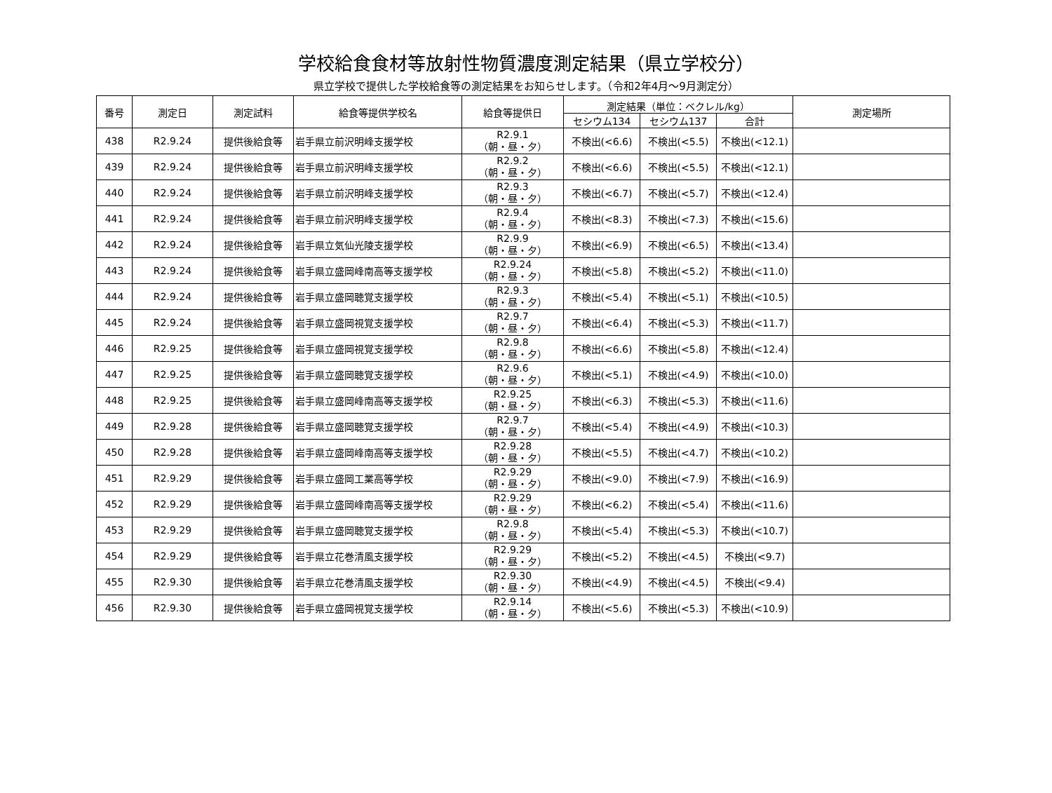学校給食食材等放射性物質濃度測定結果（県立学校分）
県立学校で提供した学校給食等の測定結果をお知らせします。（令和2年4月～9月測定分）
| 番号 | 測定日 | 測定試料 | 給食等提供学校名 | 給食等提供日 | 測定結果（単位：ベクレル/kg） | | | 測定場所 |
| --- | --- | --- | --- | --- | --- | --- | --- | --- |
| | | | | | セシウム134 | セシウム137 | 合計 | |
| 438 | R2.9.24 | 提供後給食等 | 岩手県立前沢明峰支援学校 | R2.9.1 （朝・昼・夕） | 不検出(<6.6) | 不検出(<5.5) | 不検出(<12.1) | |
| 439 | R2.9.24 | 提供後給食等 | 岩手県立前沢明峰支援学校 | R2.9.2 （朝・昼・夕） | 不検出(<6.6) | 不検出(<5.5) | 不検出(<12.1) | |
| 440 | R2.9.24 | 提供後給食等 | 岩手県立前沢明峰支援学校 | R2.9.3 （朝・昼・夕） | 不検出(<6.7) | 不検出(<5.7) | 不検出(<12.4) | |
| 441 | R2.9.24 | 提供後給食等 | 岩手県立前沢明峰支援学校 | R2.9.4 （朝・昼・夕） | 不検出(<8.3) | 不検出(<7.3) | 不検出(<15.6) | |
| 442 | R2.9.24 | 提供後給食等 | 岩手県立気仙光陵支援学校 | R2.9.9 （朝・昼・夕） | 不検出(<6.9) | 不検出(<6.5) | 不検出(<13.4) | |
| 443 | R2.9.24 | 提供後給食等 | 岩手県立盛岡峰南高等支援学校 | R2.9.24 （朝・昼・夕） | 不検出(<5.8) | 不検出(<5.2) | 不検出(<11.0) | |
| 444 | R2.9.24 | 提供後給食等 | 岩手県立盛岡聴覚支援学校 | R2.9.3 （朝・昼・夕） | 不検出(<5.4) | 不検出(<5.1) | 不検出(<10.5) | |
| 445 | R2.9.24 | 提供後給食等 | 岩手県立盛岡視覚支援学校 | R2.9.7 （朝・昼・夕） | 不検出(<6.4) | 不検出(<5.3) | 不検出(<11.7) | |
| 446 | R2.9.25 | 提供後給食等 | 岩手県立盛岡視覚支援学校 | R2.9.8 （朝・昼・夕） | 不検出(<6.6) | 不検出(<5.8) | 不検出(<12.4) | |
| 447 | R2.9.25 | 提供後給食等 | 岩手県立盛岡聴覚支援学校 | R2.9.6 （朝・昼・夕） | 不検出(<5.1) | 不検出(<4.9) | 不検出(<10.0) | |
| 448 | R2.9.25 | 提供後給食等 | 岩手県立盛岡峰南高等支援学校 | R2.9.25 （朝・昼・夕） | 不検出(<6.3) | 不検出(<5.3) | 不検出(<11.6) | |
| 449 | R2.9.28 | 提供後給食等 | 岩手県立盛岡聴覚支援学校 | R2.9.7 （朝・昼・夕） | 不検出(<5.4) | 不検出(<4.9) | 不検出(<10.3) | |
| 450 | R2.9.28 | 提供後給食等 | 岩手県立盛岡峰南高等支援学校 | R2.9.28 （朝・昼・夕） | 不検出(<5.5) | 不検出(<4.7) | 不検出(<10.2) | |
| 451 | R2.9.29 | 提供後給食等 | 岩手県立盛岡工業高等学校 | R2.9.29 （朝・昼・夕） | 不検出(<9.0) | 不検出(<7.9) | 不検出(<16.9) | |
| 452 | R2.9.29 | 提供後給食等 | 岩手県立盛岡峰南高等支援学校 | R2.9.29 （朝・昼・夕） | 不検出(<6.2) | 不検出(<5.4) | 不検出(<11.6) | |
| 453 | R2.9.29 | 提供後給食等 | 岩手県立盛岡聴覚支援学校 | R2.9.8 （朝・昼・夕） | 不検出(<5.4) | 不検出(<5.3) | 不検出(<10.7) | |
| 454 | R2.9.29 | 提供後給食等 | 岩手県立花巻清風支援学校 | R2.9.29 （朝・昼・夕） | 不検出(<5.2) | 不検出(<4.5) | 不検出(<9.7) | |
| 455 | R2.9.30 | 提供後給食等 | 岩手県立花巻清風支援学校 | R2.9.30 （朝・昼・夕） | 不検出(<4.9) | 不検出(<4.5) | 不検出(<9.4) | |
| 456 | R2.9.30 | 提供後給食等 | 岩手県立盛岡視覚支援学校 | R2.9.14 （朝・昼・夕） | 不検出(<5.6) | 不検出(<5.3) | 不検出(<10.9) | |